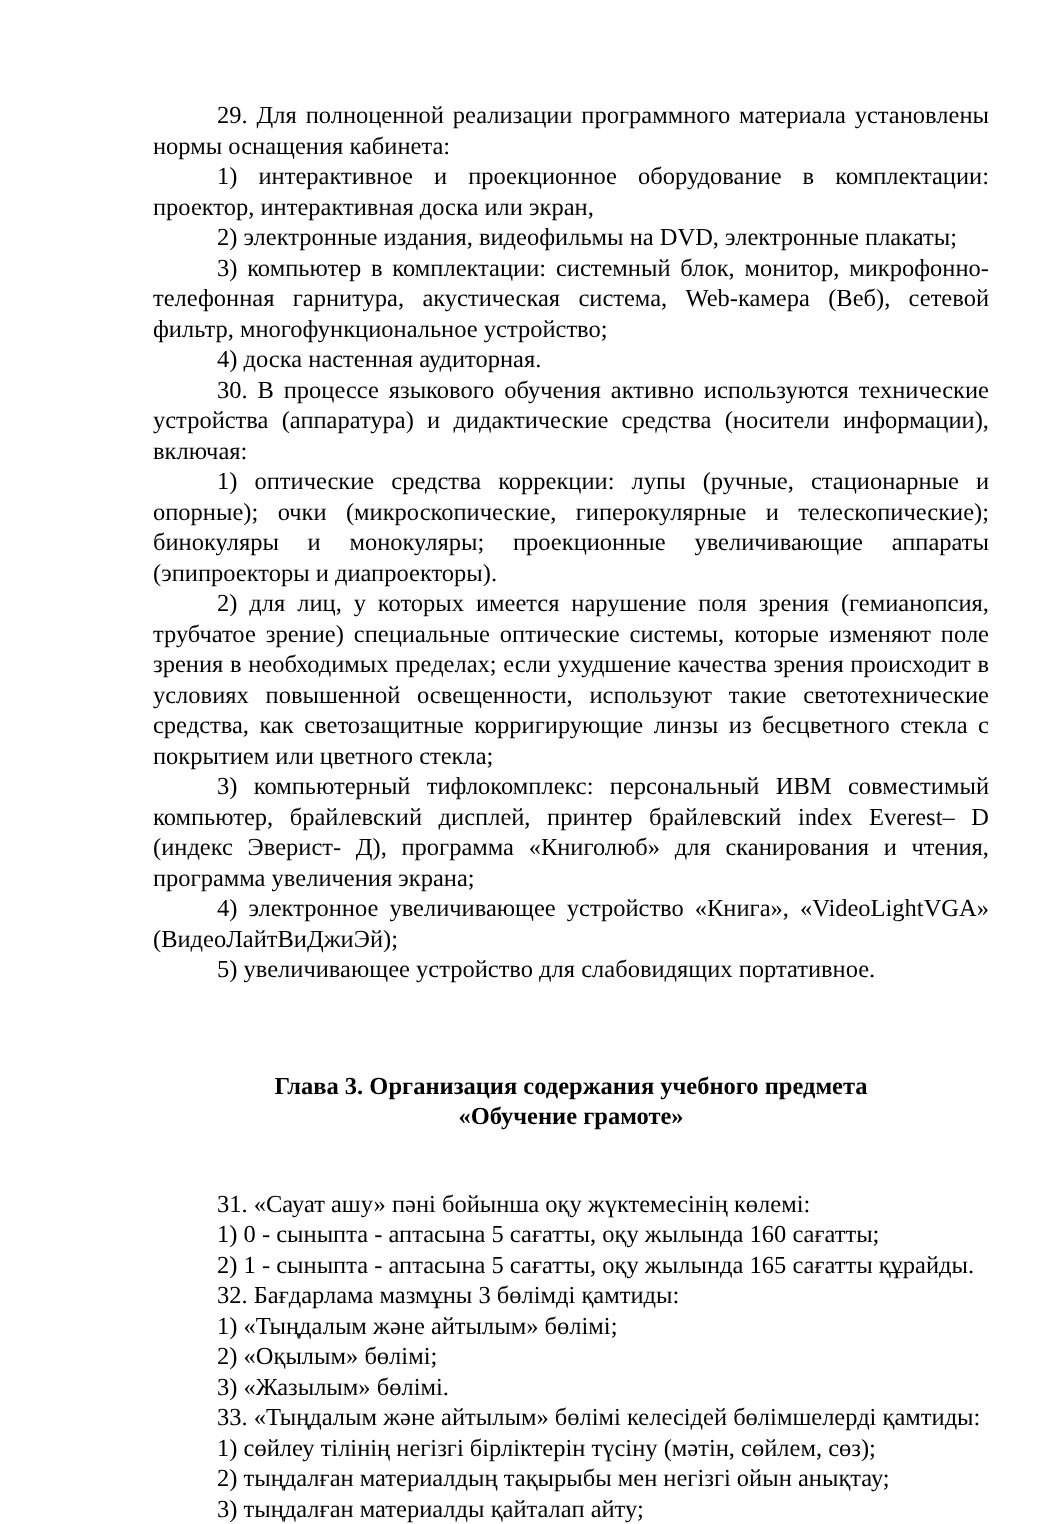29. Для полноценной реализации программного материала установлены нормы оснащения кабинета:
1) интерактивное и проекционное оборудование в комплектации: проектор, интерактивная доска или экран,
2) электронные издания, видеофильмы на DVD, электронные плакаты;
3) компьютер в комплектации: системный блок, монитор, микрофонно-телефонная гарнитура, акустическая система, Web-камера (Веб), сетевой фильтр, многофункциональное устройство;
4) доска настенная аудиторная.
30. В процессе языкового обучения активно используются технические устройства (аппаратура) и дидактические средства (носители информации), включая:
1) оптические средства коррекции: лупы (ручные, стационарные и опорные); очки (микроскопические, гиперокулярные и телескопические); бинокуляры и монокуляры; проекционные увеличивающие аппараты (эпипроекторы и диапроекторы).
2) для лиц, у которых имеется нарушение поля зрения (гемианопсия, трубчатое зрение) специальные оптические системы, которые изменяют поле зрения в необходимых пределах; если ухудшение качества зрения происходит в условиях повышенной освещенности, используют такие светотехнические средства, как светозащитные корригирующие линзы из бесцветного стекла с покрытием или цветного стекла;
3) компьютерный тифлокомплекс: персональный ИВМ совместимый компьютер, брайлевский дисплей, принтер брайлевский index Everest– D (индекс Эверист- Д), программа «Книголюб» для сканирования и чтения, программа увеличения экрана;
4) электронное увеличивающее устройство «Книга», «VideoLightVGA» (ВидеоЛайтВиДжиЭй);
5) увеличивающее устройство для слабовидящих портативное.
Глава 3. Организация содержания учебного предмета
«Обучение грамоте»
31. «Сауат ашу» пәні бойынша оқу жүктемесінің көлемі:
1) 0 - сыныпта - аптасына 5 сағатты, оқу жылында 160 сағатты;
2) 1 - сыныпта - аптасына 5 сағатты, оқу жылында 165 сағатты құрайды.
32. Бағдарлама мазмұны 3 бөлімді қамтиды:
1) «Тыңдалым және айтылым» бөлімі;
2) «Оқылым» бөлімі;
3) «Жазылым» бөлімі.
33. «Тыңдалым және айтылым» бөлімі келесідей бөлімшелерді қамтиды:
1) сөйлеу тілінің негізгі бірліктерін түсіну (мәтін, сөйлем, сөз);
2) тыңдалған материалдың тақырыбы мен негізгі ойын анықтау;
3) тыңдалған материалды қайталап айту;